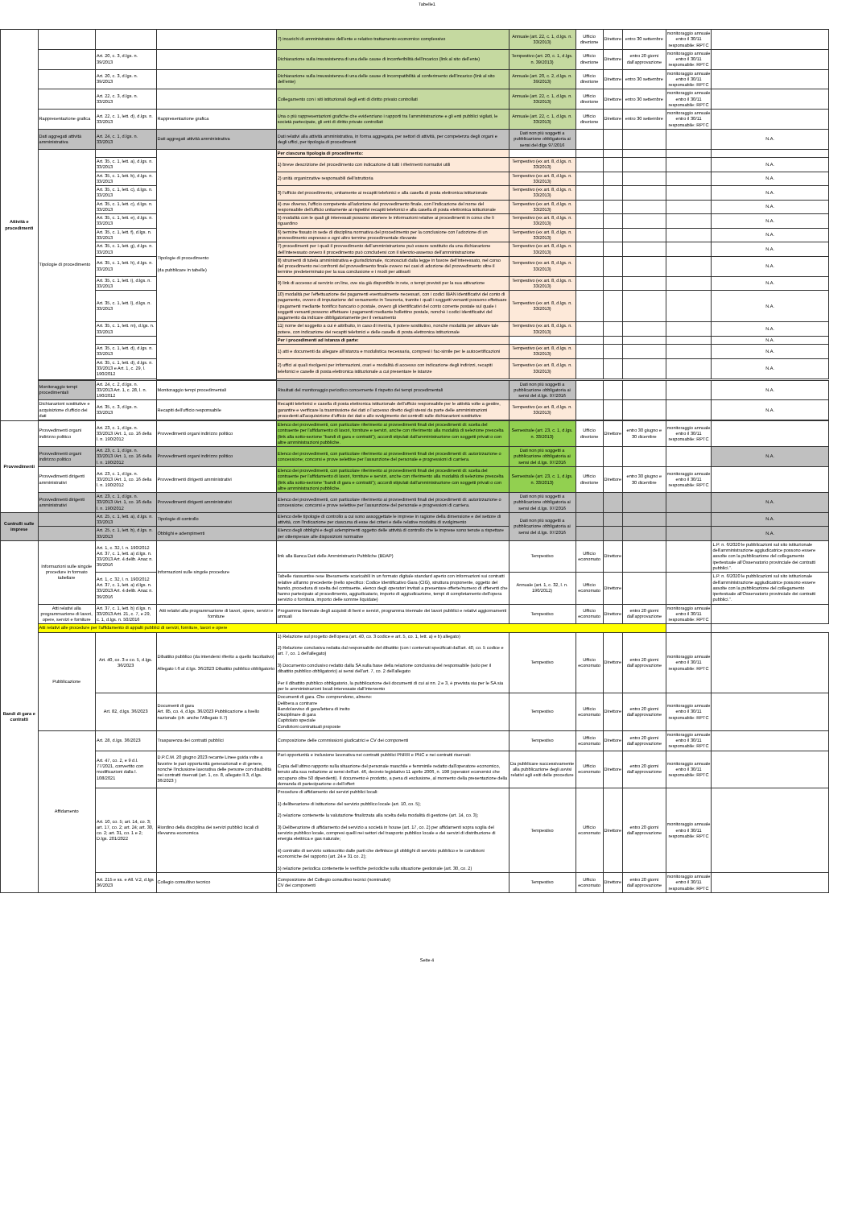Tabelle1
| Attività e procedimenti | | | | 7) incarichi di amministratore dell'ente e relativo trattamento economico complessivo | Annuale (art. 22, c. 1, d.lgs. n. 33/2013) | Ufficio direzione | Direttore | entro 30 settembre | monitoraggio annuale entro il 30/11 responsabile: RPTC | |
| | | Art. 20, c. 3, d.lgs. n. 39/2013 | | Dichiarazione sulla insussistenza di una delle cause di inconferibilità dell'incarico (link al sito dell'ente) | Tempestivo (art. 20, c. 1, d.lgs. n. 39/2013) | Ufficio direzione | Direttore | entro 20 giorni dall'approvazione | monitoraggio annuale entro il 30/11 responsabile: RPTC | |
| | | Art. 20, c. 3, d.lgs. n. 39/2013 | | Dichiarazione sulla insussistenza di una delle cause di incompatibilità al conferimento dell'incarico (link al sito dell'ente) | Annuale (art. 20, c. 2, d.lgs. n. 39/2013) | Ufficio direzione | Direttore | entro 30 settembre | monitoraggio annuale entro il 30/11 responsabile: RPTC | |
| | | Art. 22, c. 3, d.lgs. n. 33/2013 | | Collegamento con i siti istituzionali degli enti di diritto privato controllati | Annuale (art. 22, c. 1, d.lgs. n. 33/2013) | Ufficio direzione | Direttore | entro 30 settembre | monitoraggio annuale entro il 30/11 responsabile: RPTC | |
| | Rappresentazione grafica | Art. 22, c. 1, lett. d), d.lgs. n. 33/2013 | Rappresentazione grafica | Una o più rappresentazioni grafiche che evidenziano i rapporti tra l'amministrazione e gli enti pubblici vigilati, le società partecipate, gli enti di diritto privato controllati | Annuale (art. 22, c. 1, d.lgs. n. 33/2013) | Ufficio direzione | Direttore | entro 30 settembre | monitoraggio annuale entro il 30/11 responsabile: RPTC | |
| | Dati aggregati attività amministrativa | Art. 24, c. 1, d.lgs. n. 33/2013 | Dati aggregati attività amministrativa | Dati relativi alla attività amministrativa, in forma aggregata, per settori di attività, per competenza degli organi e degli uffici, per tipologia di procedimenti | Dati non più soggetti a pubblicazione obbligatoria ai sensi del dlgs 97/2016 | | | | | N.A. |
| | Tipologie di procedimento | | Tipologie di procedimento (da pubblicare in tabelle) | Per ciascuna tipologia di procedimento: | | | | | | |
| | | Art. 35, c. 1, lett. a), d.lgs. n. 33/2013 | | 1) breve descrizione del procedimento con indicazione di tutti i riferimenti normativi utili | Tempestivo (ex art. 8, d.lgs. n. 33/2013) | | | | | N.A. |
| | | Art. 35, c. 1, lett. b), d.lgs. n. 33/2013 | | 2) unità organizzative responsabili dell'istruttoria | Tempestivo (ex art. 8, d.lgs. n. 33/2013) | | | | | N.A. |
| | | Art. 35, c. 1, lett. c), d.lgs. n. 33/2013 | | 3) l'ufficio del procedimento, unitamente ai recapiti telefonici e alla casella di posta elettronica istituzionale | Tempestivo (ex art. 8, d.lgs. n. 33/2013) | | | | | N.A. |
| | | Art. 35, c. 1, lett. c), d.lgs. n. 33/2013 | | 4) ove diverso, l'ufficio competente all'adozione del provvedimento finale, con l'indicazione del nome del responsabile dell'ufficio unitamente ai rispettivi recapiti telefonici e alla casella di posta elettronica istituzionale | Tempestivo (ex art. 8, d.lgs. n. 33/2013) | | | | | N.A. |
| | | Art. 35, c. 1, lett. e), d.lgs. n. 33/2013 | | 5) modalità con le quali gli interessati possono ottenere le informazioni relative ai procedimenti in corso che li riguardino | Tempestivo (ex art. 8, d.lgs. n. 33/2013) | | | | | N.A. |
| | | Art. 35, c. 1, lett. f), d.lgs. n. 33/2013 | | 6) termine fissato in sede di disciplina normativa del procedimento per la conclusione con l'adozione di un provvedimento espresso e ogni altro termine procedimentale rilevante | Tempestivo (ex art. 8, d.lgs. n. 33/2013) | | | | | N.A. |
| | | Art. 35, c. 1, lett. g), d.lgs. n. 33/2013 | | 7) procedimenti per i quali il provvedimento dell'amministrazione può essere sostituito da una dichiarazione dell'interessato ovvero il procedimento può concludersi con il silenzio-assenso dell'amministrazione | Tempestivo (ex art. 8, d.lgs. n. 33/2013) | | | | | N.A. |
| | | Art. 35, c. 1, lett. h), d.lgs. n. 33/2013 | | 8) strumenti di tutela amministrativa e giurisdizionale, riconosciuti dalla legge in favore dell'interessato, nel corso del procedimento nei confronti del provvedimento finale ovvero nei casi di adozione del provvedimento oltre il termine predeterminato per la sua conclusione e i modi per attivarli | Tempestivo (ex art. 8, d.lgs. n. 33/2013) | | | | | N.A. |
| | | Art. 35, c. 1, lett. i), d.lgs. n. 33/2013 | | 9) link di accesso al servizio on line, ove sia già disponibile in rete, o tempi previsti per la sua attivazione | Tempestivo (ex art. 8, d.lgs. n. 33/2013) | | | | | N.A. |
| | | Art. 35, c. 1, lett. l), d.lgs. n. 33/2013 | | 10) modalità per l'effettuazione dei pagamenti eventualmente necessari, con i codici IBAN identificativi del conto di pagamento, ovvero di imputazione del versamento in Tesoreria, tramite i quali i soggetti versanti possono effettuare i pagamenti mediante bonifico bancario o postale, ovvero gli identificativi del conto corrente postale sul quale i soggetti versanti possono effettuare i pagamenti mediante bollettino postale, nonchè i codici identificativi del pagamento da indicare obbligatoriamente per il versamento | Tempestivo (ex art. 8, d.lgs. n. 33/2013) | | | | | N.A. |
| | | Art. 35, c. 1, lett. m), d.lgs. n. 33/2013 | | 11) nome del soggetto a cui è attribuito, in caso di inerzia, il potere sostitutivo, nonchè modalità per attivare tale potere, con indicazione dei recapiti telefonici e delle caselle di posta elettronica istituzionale | Tempestivo (ex art. 8, d.lgs. n. 33/2013) | | | | | N.A. |
| | | | | Per i procedimenti ad istanza di parte: | | | | | | N.A. |
| | | Art. 35, c. 1, lett. d), d.lgs. n. 33/2013 | | 1) atti e documenti da allegare all'istanza e modulistica necessaria, compresi i fac-simile per le autocertificazioni | Tempestivo (ex art. 8, d.lgs. n. 33/2013) | | | | | N.A. |
| | | Art. 35, c. 1, lett. d), d.lgs. n. 33/2013 e Art. 1, c. 29, l. 190/2012 | | 2) uffici ai quali rivolgersi per informazioni, orari e modalità di accesso con indicazione degli indirizzi, recapiti telefonici e caselle di posta elettronica istituzionale a cui presentare le istanze | Tempestivo (ex art. 8, d.lgs. n. 33/2013) | | | | | N.A. |
| | Monitoraggio tempi procedimentali | Art. 24, c. 2, d.lgs. n. 33/2013 Art. 1, c. 28, l. n. 190/2012 | Monitoraggio tempi procedimentali | Risultati del monitoraggio periodico concernente il rispetto dei tempi procedimentali | Dati non più soggetti a pubblicazione obbligatoria ai sensi del d.lgs. 97/2016 | | | | | N.A. |
| | Dichiarazioni sostitutive e acquisizione d'ufficio dei dati | Art. 35, c. 3, d.lgs. n. 33/2013 | Recapiti dell'ufficio responsabile | Recapiti telefonici e casella di posta elettronica istituzionale dell'ufficio responsabile per le attività volte a gestire, garantire e verificare la trasmissione dei dati o l'accesso diretto degli stessi da parte delle amministrazioni procedenti all'acquisizione d'ufficio dei dati e allo svolgimento dei controlli sulle dichiarazioni sostitutive | Tempestivo (ex art. 8, d.lgs. n. 33/2013) | | | | | N.A. |
| Provvedimenti | Provvedimenti organi indirizzo politico | Art. 23, c. 1, d.lgs. n. 33/2013 /Art. 1, co. 16 della l. n. 190/2012 | Provvedimenti organi indirizzo politico | Elenco dei provvedimenti, con particolare riferimento ai provvedimenti finali dei procedimenti di: scelta del contraente per l'affidamento di lavori, forniture e servizi, anche con riferimento alla modalità di selezione prescelta (link alla sotto-sezione "bandi di gara e contratti"); accordi stipulati dall'amministrazione con soggetti privati o con altre amministrazioni pubbliche. | Semestrale (art. 23, c. 1, d.lgs. n. 33/2013) | Ufficio direzione | Direttore | entro 30 giugno e 30 dicembre | monitoraggio annuale entro il 30/11 responsabile: RPTC | |
| | Provvedimenti organi indirizzo politico | Art. 23, c. 1, d.lgs. n. 33/2013 /Art. 1, co. 16 della l. n. 190/2012 | Provvedimenti organi indirizzo politico | Elenco dei provvedimenti, con particolare riferimento ai provvedimenti finali dei procedimenti di: autorizzazione o concessione; concorsi e prove selettive per l'assunzione del personale e progressioni di carriera. | Dati non più soggetti a pubblicazione obbligatoria ai sensi del d.lgs. 97/2016 | | | | | N.A. |
| | Provvedimenti dirigenti amministrativi | Art. 23, c. 1, d.lgs. n. 33/2013 /Art. 1, co. 16 della l. n. 190/2012 | Provvedimenti dirigenti amministrativi | Elenco dei provvedimenti, con particolare riferimento ai provvedimenti finali dei procedimenti di: scelta del contraente per l'affidamento di lavori, forniture e servizi, anche con riferimento alla modalità di selezione prescelta (link alla sotto-sezione "bandi di gara e contratti"); accordi stipulati dall'amministrazione con soggetti privati o con altre amministrazioni pubbliche. | Semestrale (art. 23, c. 1, d.lgs. n. 33/2013) | Ufficio direzione | Direttore | entro 30 giugno e 30 dicembre | monitoraggio annuale entro il 30/11 responsabile: RPTC | |
| | Provvedimenti dirigenti amministrativi | Art. 23, c. 1, d.lgs. n. 33/2013 /Art. 1, co. 16 della l. n. 190/2012 | Provvedimenti dirigenti amministrativi | Elenco dei provvedimenti, con particolare riferimento ai provvedimenti finali dei procedimenti di: autorizzazione o concessione; concorsi e prove selettive per l'assunzione del personale e progressioni di carriera. | Dati non più soggetti a pubblicazione obbligatoria ai sensi del d.lgs. 97/2016 | | | | | N.A. |
| Controlli sulle imprese | | Art. 25, c. 1, lett. a), d.lgs. n. 33/2013 | Tipologie di controllo | Elenco delle tipologie di controllo a cui sono assoggettate le imprese in ragione della dimensione e del settore di attività, con l'indicazione per ciascuna di esse dei criteri e delle relative modalità di svolgimento | Dati non più soggetti a pubblicazione obbligatoria ai sensi del d.lgs. 97/2016 | | | | | N.A. |
| | | Art. 25, c. 1, lett. b), d.lgs. n. 33/2013 | Obblighi e adempimenti | Elenco degli obblighi e degli adempimenti oggetto delle attività di controllo che le imprese sono tenute a rispettare per ottemperare alle disposizioni normative | | | | | | N.A. |
| Bandi di gara e contratti | Informazioni sulle singole procedure in formato tabellare | Art. 1, c. 32, l. n. 190/2012 Art. 37, c. 1, lett. a) d.lgs. n. 33/2013 Art. 4 delib. Anac n. 39/2016 | Informazioni sulle singole procedure | link alla Banca Dati delle Amministrazio Pubbliche (BDAP) | Tempestivo | Ufficio economato | Direttore | | | L.P. n. 6/2020 le pubblicazioni sul sito istituzionale dell'amministrazione aggiudicatrice possono essere assolte con la pubblicazione del collegamento ipertestuale all'Osservatorio provinciale dei contratti pubblici.". |
| | | Art. 1, c. 32, l. n. 190/2012 Art. 37, c. 1, lett. a) d.lgs. n. 33/2013 Art. 4 delib. Anac n. 39/2016 | | Tabelle riassuntive rese liberamente scaricabili in un formato digitale standard aperto con informazioni sui contratti relative all'anno precedente (nello specifico: Codice Identificativo Gara (CIG), struttura proponente, oggetto del bando, procedura di scelta del contraente, elenco degli operatori invitati a presentare offerte/numero di offerenti che hanno partecipato al procedimento, aggiudicatario, importo di aggiudicazione, tempi di completamento dell'opera servizio o fornitura, importo delle somme liquidate) | Annuale (art. 1, c. 32, l. n. 190/2012) | Ufficio economato | Direttore | | | L.P. n. 6/2020 le pubblicazioni sul sito istituzionale dell'amministrazione aggiudicatrice possono essere assolte con la pubblicazione del collegamento ipertestuale all'Osservatorio provinciale dei contratti pubblici.". |
| | Atti relativi alla programmazione di lavori, opere, servizi e forniture | Art. 37, c. 1, lett. b) d.lgs. n. 33/2013 Artt. 21, c. 7, e 29, c. 1, d.lgs. n. 50/2016 | Atti relativi alla programmazione di lavori, opere, servizi e forniture | Programma biennale degli acquisti di beni e servizi, programma triennale dei lavori pubblici e relativi aggiornamenti annuali | Tempestivo | Ufficio economato | Direttore | entro 20 giorni dall'approvazione | monitoraggio annuale entro il 30/11 responsabile: RPTC | |
| | Atti relativi alle procedure per l'affidamento di appalti pubblici di servizi, forniture, lavori e opere | | | | | | | | | |
| | Pubblicazione | Art. 40, co. 3 e co. 5, d.lgs. 36/2023 | Dibattito pubblico (da intendersi riferito a quello facoltativo) Allegato I.6 al d.lgs. 36/2023 Dibattito pubblico obbligatorio | 1) Relazione sul progetto dell'opera (art. 40, co. 3 codice e art. 5, co. 1, lett. a) e b) allegato) 2) Relazione conclusiva redatta dal responsabile del dibattito (con i contenuti specificati dall'art. 40, co. 5 codice e art. 7, co. 1 dell'allegato) 3) Documento conclusivo redatto dalla SA sulla base della relazione conclusiva del responsabile (solo per il dibattito pubblico obbligatorio) ai sensi dell'art. 7, co. 2 dell'allegato Per il dibattito pubblico obbligatorio, la pubblicazione deii documenti di cui ai nn. 2 e 3, è prevista sia per le SA sia per le amministrazioni locali interessate dall'intervento | Tempestivo | Ufficio economato | Direttore | entro 20 giorni dall'approvazione | monitoraggio annuale entro il 30/11 responsabile: RPTC | |
| | | Art. 82, d.lgs. 36/2023 | Documenti di gara Art. 85, co. 4, d.lgs. 36/2023 Pubblicazione a livello nazionale (cfr. anche l'Allegato II.7) | Documenti di gara. Che comprendono, almeno: Delibera a contrarre Bando/avviso di gara/lettera di invito Disciplinare di gara Capitolato speciale Condizioni contrattuali proposte | Tempestivo | Ufficio economato | Direttore | entro 20 giorni dall'approvazione | monitoraggio annuale entro il 30/11 responsabile: RPTC | |
| | Affidamento | Art. 28, d.lgs. 36/2023 | Trasparenza dei contratti pubblici | Composizione delle commissioni giudicatrici e CV dei componenti | Tempestivo | Ufficio economato | Direttore | entro 20 giorni dall'approvazione | monitoraggio annuale entro il 30/11 responsabile: RPTC | |
| | | Art. 47, co. 2, e 9 d.l. 77/2021, convertito con modificazioni dalla l. 108/2021 | D.P.C.M. 20 giugno 2023 recante Linee guida volte a favorire le pari opportunità generazionali e di genere, nonché l'inclusione lavorativa delle persone con disabilità nei contratti riservati (art. 1, co. 8, allegato II.3, d.lgs. 36/2023 ) | Pari opportunità e inclusione lavorativa nei contratti pubblici PNRR e PNC e nei contratti riservati: Copia dell'ultimo rapporto sulla situazione del personale maschile e femminile redatto dall'operatore economico, tenuto alla sua redazione ai sensi dell'art. 46, decreto legislativo 11 aprile 2006, n. 198 (operatori economici che occupano oltre 50 dipendenti). Il documento è prodotto, a pena di esclusione, al momento della presentazione della domanda di partecipazione o dell'offert | Da pubblicare successivamente alla pubblicazione degli avvisi relativi agli esiti delle procedure | Ufficio economato | Direttore | entro 20 giorni dall'approvazione | monitoraggio annuale entro il 30/11 responsabile: RPTC | |
| | | Art. 10, co. 5; art. 14, co. 3; art. 17, co. 2; art. 24; art. 30, co. 2; art. 31, co. 1 e 2; D.lgs. 201/2022 | Riordino della disciplina dei servizi pubblici locali di rilevanza economica | Procedure di affidamento dei servizi pubblici locali: 1) deliberazione di istituzione del servizio pubblico locale (art. 10, co. 5); 2) relazione contenente la valutazione finalizzata alla scelta della modalità di gestione (art. 14, co. 3); 3) Deliberazione di affidamento del servizio a società in house (art. 17, co. 2) per affidamenti sopra soglia del servizio pubblico locale, compresi quelli nei settori del trasporto pubblico locale e dei servizi di distribuzione di energia elettrica e gas naturale; 4) contratto di servizio sottoscritto dalle parti che definisce gli obblighi di servizio pubblico e le condizioni economiche del rapporto (art. 24 e 31 co. 2); 5) relazione periodica contenente le verifiche periodiche sulla situazione gestionale (art. 30, co. 2) | Tempestivo | Ufficio economato | Direttore | entro 20 giorni dall'approvazione | monitoraggio annuale entro il 30/11 responsabile: RPTC | |
| | | Art. 215 e ss. e All. V.2, d.lgs 36/2023 | Collegio consultivo tecnico | Composizione del Collegio consultivo tecnici (nominativi) CV dei componenti | Tempestivo | Ufficio economato | Direttore | entro 20 giorni dall'approvazione | monitoraggio annuale entro il 30/11 responsabile: RPTC | |
Seite 4